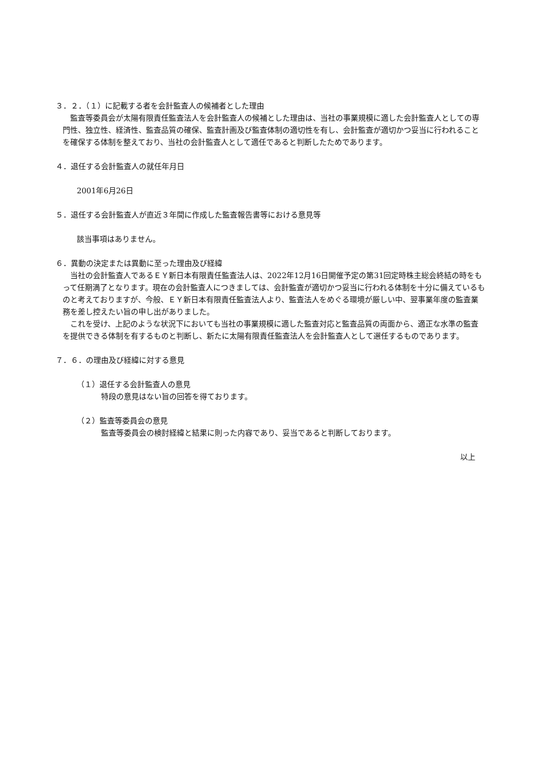３．２．（１）に記載する者を会計監査人の候補者とした理由
　監査等委員会が太陽有限責任監査法人を会計監査人の候補とした理由は、当社の事業規模に適した会計監査人としての専門性、独立性、経済性、監査品質の確保、監査計画及び監査体制の適切性を有し、会計監査が適切かつ妥当に行われることを確保する体制を整えており、当社の会計監査人として適任であると判断したためであります。
４．退任する会計監査人の就任年月日
2001年6月26日
５．退任する会計監査人が直近３年間に作成した監査報告書等における意見等
該当事項はありません。
６．異動の決定または異動に至った理由及び経緯
　当社の会計監査人であるＥＹ新日本有限責任監査法人は、2022年12月16日開催予定の第31回定時株主総会終結の時をもって任期満了となります。現在の会計監査人につきましては、会計監査が適切かつ妥当に行われる体制を十分に備えているものと考えておりますが、今般、ＥＹ新日本有限責任監査法人より、監査法人をめぐる環境が厳しい中、翌事業年度の監査業務を差し控えたい旨の申し出がありました。
　これを受け、上記のような状況下においても当社の事業規模に適した監査対応と監査品質の両面から、適正な水準の監査を提供できる体制を有するものと判断し、新たに太陽有限責任監査法人を会計監査人として選任するものであります。
７．６．の理由及び経緯に対する意見
（１）退任する会計監査人の意見
特段の意見はない旨の回答を得ております。
（２）監査等委員会の意見
監査等委員会の検討経緯と結果に則った内容であり、妥当であると判断しております。
以上